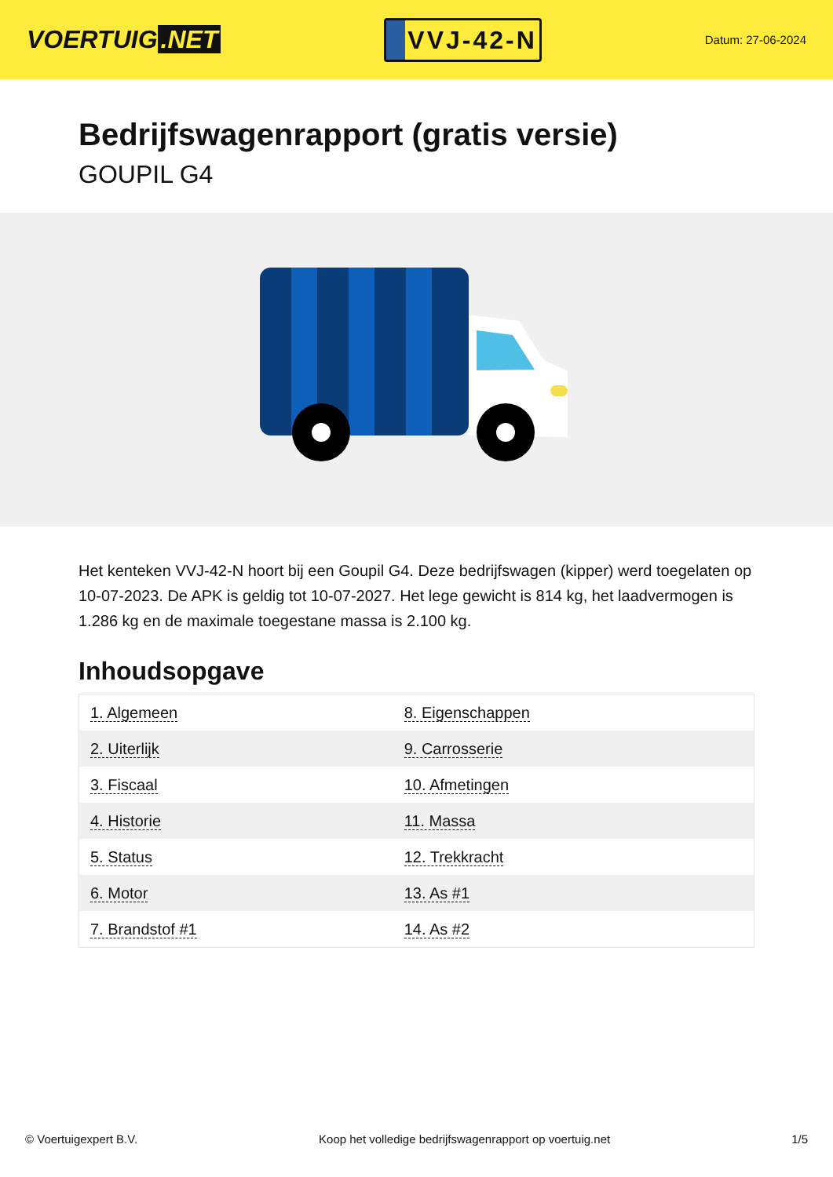VOERTUIG.NET
VVJ-42-N
Datum: 27-06-2024
Bedrijfswagenrapport (gratis versie)
GOUPIL G4
Het kenteken VVJ-42-N hoort bij een Goupil G4. Deze bedrijfswagen (kipper) werd toegelaten op 10-07-2023. De APK is geldig tot 10-07-2027. Het lege gewicht is 814 kg, het laadvermogen is 1.286 kg en de maximale toegestane massa is 2.100 kg.
Inhoudsopgave
| 1. Algemeen | 8. Eigenschappen |
| 2. Uiterlijk | 9. Carrosserie |
| 3. Fiscaal | 10. Afmetingen |
| 4. Historie | 11. Massa |
| 5. Status | 12. Trekkracht |
| 6. Motor | 13. As #1 |
| 7. Brandstof #1 | 14. As #2 |
© Voertuigexpert B.V. Koop het volledige bedrijfswagenrapport op voertuig.net 1/5